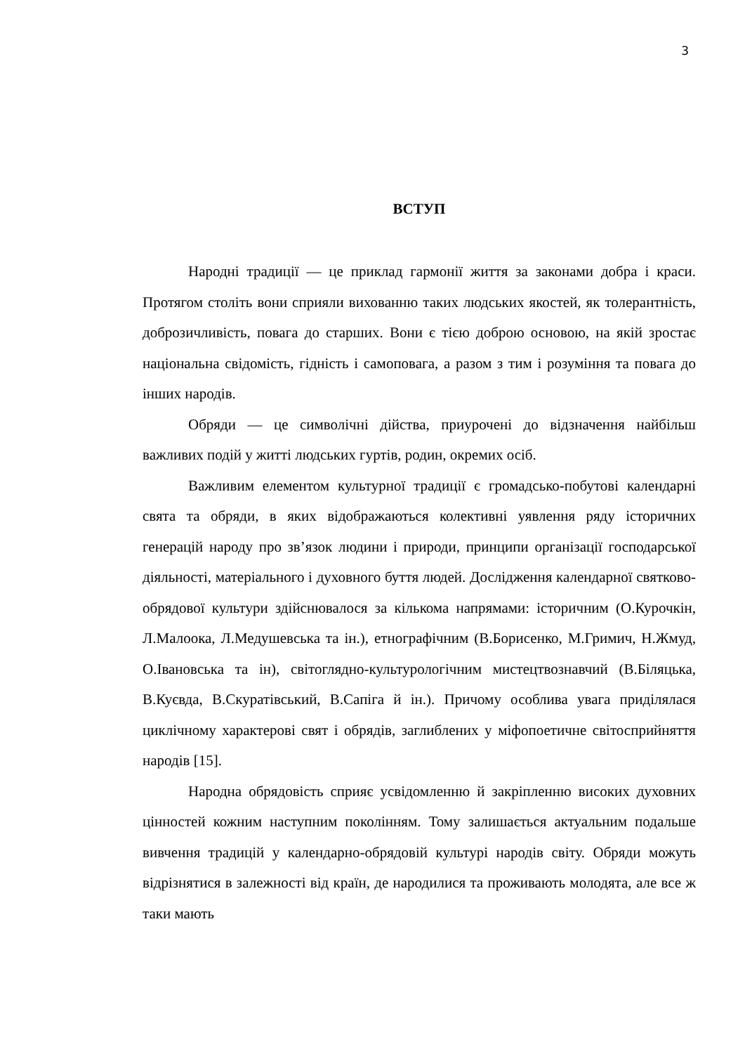3
ВСТУП
Народні традиції — це приклад гармонії життя за законами добра і краси. Протягом століть вони сприяли вихованню таких людських якостей, як толерантність, доброзичливість, повага до старших. Вони є тією доброю основою, на якій зростає національна свідомість, гідність і самоповага, а разом з тим і розуміння та повага до інших народів.
Обряди — це символічні дійства, приурочені до відзначення найбільш важливих подій у житті людських гуртів, родин, окремих осіб.
Важливим елементом культурної традиції є громадсько-побутові календарні свята та обряди, в яких відображаються колективні уявлення ряду історичних генерацій народу про зв’язок людини і природи, принципи організації господарської діяльності, матеріального і духовного буття людей. Дослідження календарної святково-обрядової культури здійснювалося за кількома напрямами: історичним (О.Курочкін, Л.Малоока, Л.Медушевська та ін.), етнографічним (В.Борисенко, М.Гримич, Н.Жмуд, О.Івановська та ін), світоглядно-культурологічним мистецтвознавчий (В.Біляцька, В.Куєвда, В.Скуратівський, В.Сапіга й ін.). Причому особлива увага приділялася циклічному характерові свят і обрядів, заглиблених у міфопоетичне світосприйняття народів [15].
Народна обрядовість сприяє усвідомленню й закріпленню високих духовних цінностей кожним наступним поколінням. Тому залишається актуальним подальше вивчення традицій у календарно-обрядовій культурі народів світу. Обряди можуть відрізнятися в залежності від країн, де народилися та проживають молодята, але все ж таки мають